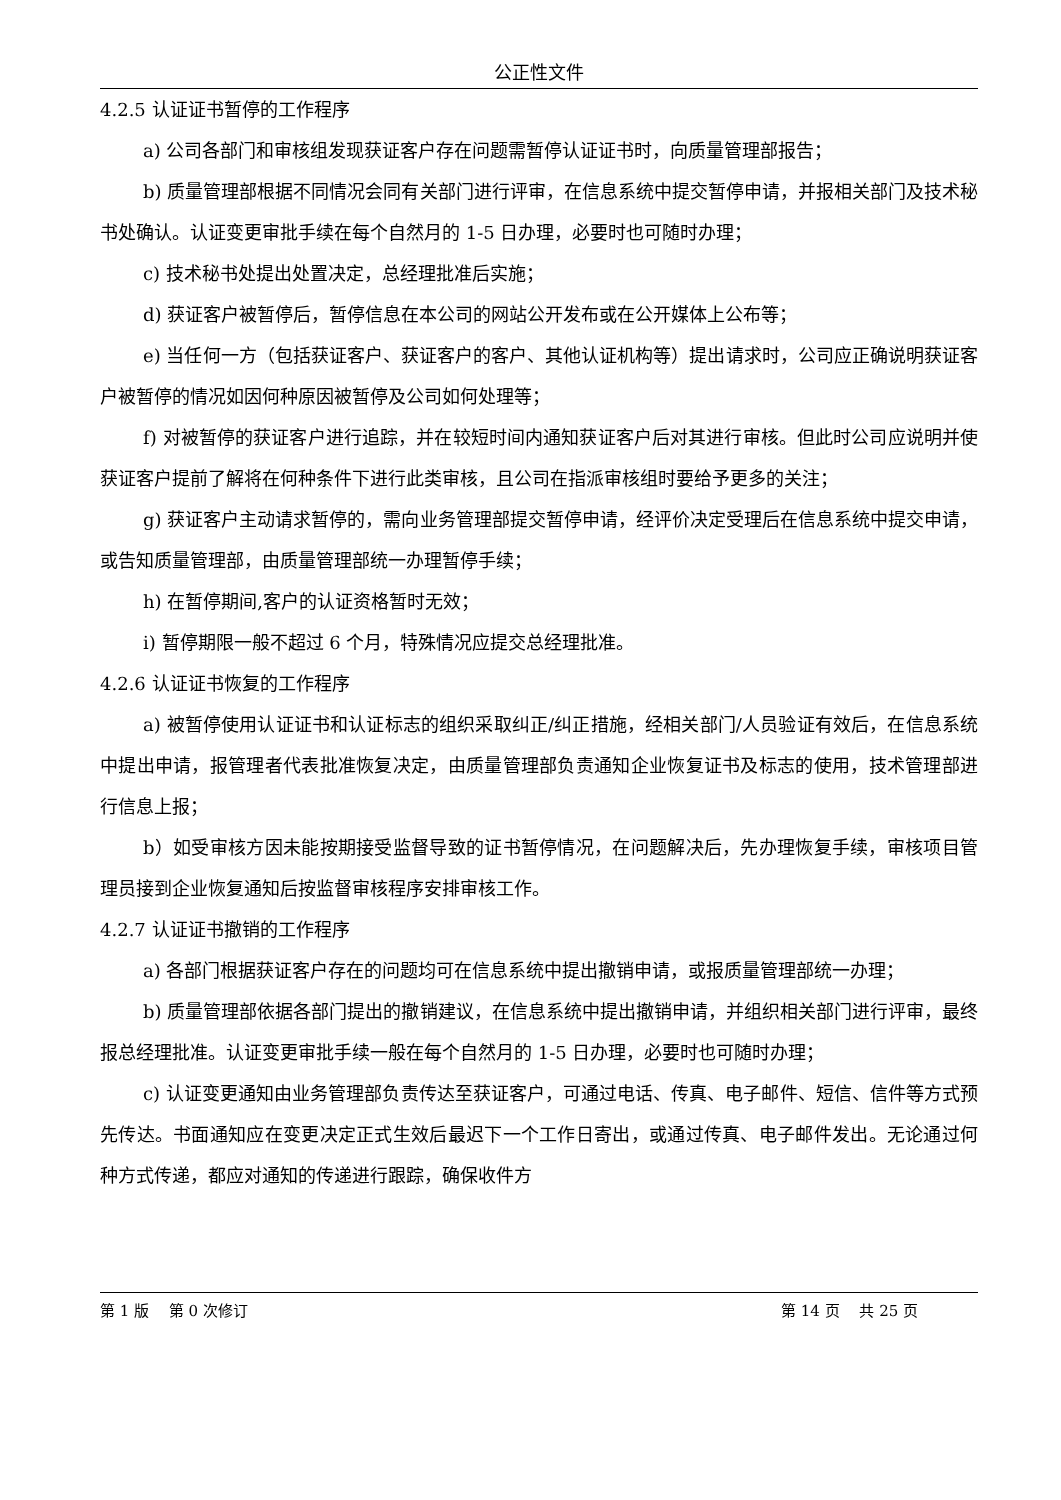公正性文件
4.2.5 认证证书暂停的工作程序
a) 公司各部门和审核组发现获证客户存在问题需暂停认证证书时，向质量管理部报告；
b) 质量管理部根据不同情况会同有关部门进行评审，在信息系统中提交暂停申请，并报相关部门及技术秘书处确认。认证变更审批手续在每个自然月的 1-5 日办理，必要时也可随时办理；
c) 技术秘书处提出处置决定，总经理批准后实施；
d) 获证客户被暂停后，暂停信息在本公司的网站公开发布或在公开媒体上公布等；
e) 当任何一方（包括获证客户、获证客户的客户、其他认证机构等）提出请求时，公司应正确说明获证客户被暂停的情况如因何种原因被暂停及公司如何处理等；
f) 对被暂停的获证客户进行追踪，并在较短时间内通知获证客户后对其进行审核。但此时公司应说明并使获证客户提前了解将在何种条件下进行此类审核，且公司在指派审核组时要给予更多的关注；
g) 获证客户主动请求暂停的，需向业务管理部提交暂停申请，经评价决定受理后在信息系统中提交申请，或告知质量管理部，由质量管理部统一办理暂停手续；
h) 在暂停期间,客户的认证资格暂时无效；
i) 暂停期限一般不超过 6 个月，特殊情况应提交总经理批准。
4.2.6 认证证书恢复的工作程序
a) 被暂停使用认证证书和认证标志的组织采取纠正/纠正措施，经相关部门/人员验证有效后，在信息系统中提出申请，报管理者代表批准恢复决定，由质量管理部负责通知企业恢复证书及标志的使用，技术管理部进行信息上报；
b）如受审核方因未能按期接受监督导致的证书暂停情况，在问题解决后，先办理恢复手续，审核项目管理员接到企业恢复通知后按监督审核程序安排审核工作。
4.2.7 认证证书撤销的工作程序
a) 各部门根据获证客户存在的问题均可在信息系统中提出撤销申请，或报质量管理部统一办理；
b) 质量管理部依据各部门提出的撤销建议，在信息系统中提出撤销申请，并组织相关部门进行评审，最终报总经理批准。认证变更审批手续一般在每个自然月的 1-5 日办理，必要时也可随时办理；
c) 认证变更通知由业务管理部负责传达至获证客户，可通过电话、传真、电子邮件、短信、信件等方式预先传达。书面通知应在变更决定正式生效后最迟下一个工作日寄出，或通过传真、电子邮件发出。无论通过何种方式传递，都应对通知的传递进行跟踪，确保收件方
第 1 版　 第 0 次修订 第 14 页　 共 25 页